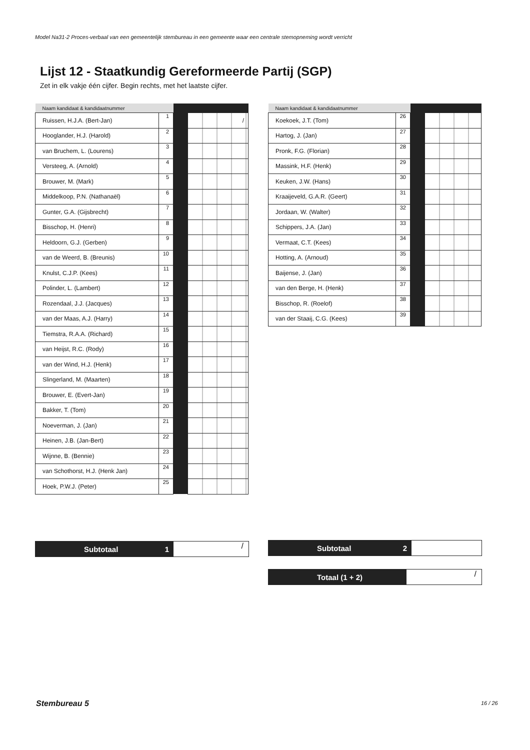Model Na31-2 Proces-verbaal van een gemeentelijk stembureau in een gemeente waar een centrale stemopneming wordt verricht
Lijst 12 - Staatkundig Gereformeerde Partij (SGP)
Zet in elk vakje één cijfer. Begin rechts, met het laatste cijfer.
| Naam kandidaat & kandidaatnummer | | | |
| --- | --- | --- | --- |
| Ruissen, H.J.A. (Bert-Jan) | 1 | | / |
| Hooglander, H.J. (Harold) | 2 | | |
| van Bruchem, L. (Lourens) | 3 | | |
| Versteeg, A. (Arnold) | 4 | | |
| Brouwer, M. (Mark) | 5 | | |
| Middelkoop, P.N. (Nathanaël) | 6 | | |
| Gunter, G.A. (Gijsbrecht) | 7 | | |
| Bisschop, H. (Henri) | 8 | | |
| Heldoorn, G.J. (Gerben) | 9 | | |
| van de Weerd, B. (Breunis) | 10 | | |
| Knulst, C.J.P. (Kees) | 11 | | |
| Polinder, L. (Lambert) | 12 | | |
| Rozendaal, J.J. (Jacques) | 13 | | |
| van der Maas, A.J. (Harry) | 14 | | |
| Tiemstra, R.A.A. (Richard) | 15 | | |
| van Heijst, R.C. (Rody) | 16 | | |
| van der Wind, H.J. (Henk) | 17 | | |
| Slingerland, M. (Maarten) | 18 | | |
| Brouwer, E. (Evert-Jan) | 19 | | |
| Bakker, T. (Tom) | 20 | | |
| Noeverman, J. (Jan) | 21 | | |
| Heinen, J.B. (Jan-Bert) | 22 | | |
| Wijnne, B. (Bennie) | 23 | | |
| van Schothorst, H.J. (Henk Jan) | 24 | | |
| Hoek, P.W.J. (Peter) | 25 | | |
| Naam kandidaat & kandidaatnummer | | | |
| --- | --- | --- | --- |
| Koekoek, J.T. (Tom) | 26 | | |
| Hartog, J. (Jan) | 27 | | |
| Pronk, F.G. (Florian) | 28 | | |
| Massink, H.F. (Henk) | 29 | | |
| Keuken, J.W. (Hans) | 30 | | |
| Kraaijeveld, G.A.R. (Geert) | 31 | | |
| Jordaan, W. (Walter) | 32 | | |
| Schippers, J.A. (Jan) | 33 | | |
| Vermaat, C.T. (Kees) | 34 | | |
| Hotting, A. (Arnoud) | 35 | | |
| Baijense, J. (Jan) | 36 | | |
| van den Berge, H. (Henk) | 37 | | |
| Bisschop, R. (Roelof) | 38 | | |
| van der Staaij, C.G. (Kees) | 39 | | |
Subtotaal 1 / Subtotaal 2
Totaal (1 + 2) /
Stembureau 5 16 / 26